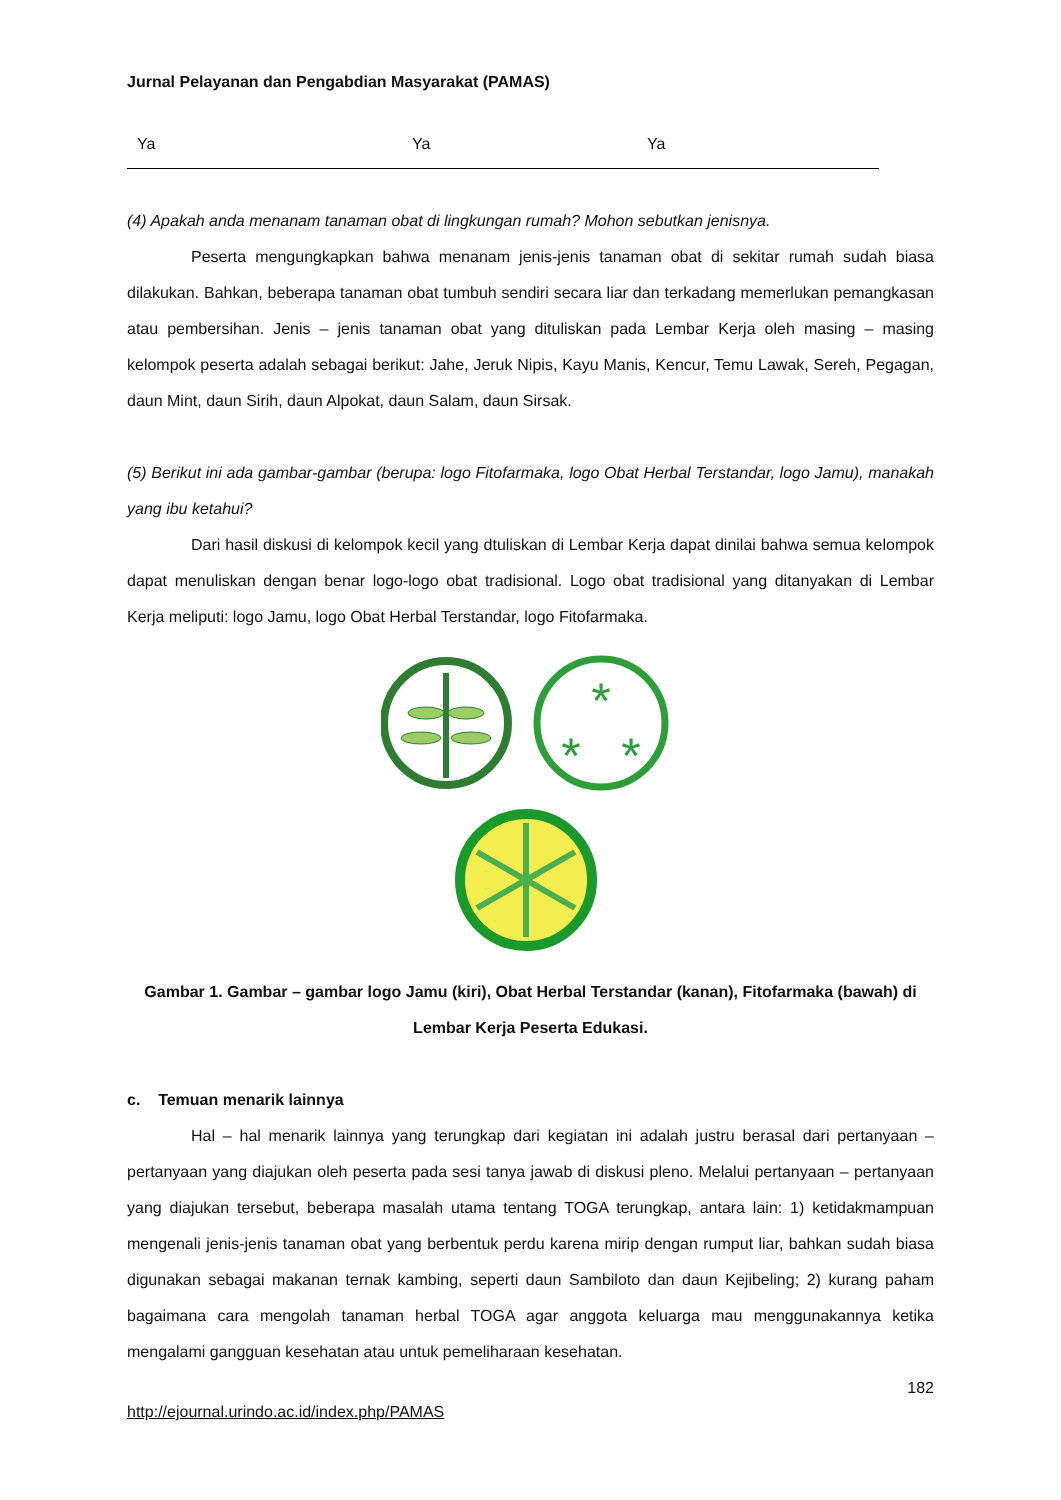Jurnal Pelayanan dan Pengabdian Masyarakat (PAMAS)
| Ya | Ya | Ya |
(4) Apakah anda menanam tanaman obat di lingkungan rumah? Mohon sebutkan jenisnya.
Peserta mengungkapkan bahwa menanam jenis-jenis tanaman obat di sekitar rumah sudah biasa dilakukan. Bahkan, beberapa tanaman obat tumbuh sendiri secara liar dan terkadang memerlukan pemangkasan atau pembersihan. Jenis – jenis tanaman obat yang dituliskan pada Lembar Kerja oleh masing – masing kelompok peserta adalah sebagai berikut: Jahe, Jeruk Nipis, Kayu Manis, Kencur, Temu Lawak, Sereh, Pegagan, daun Mint, daun Sirih, daun Alpokat, daun Salam, daun Sirsak.
(5) Berikut ini ada gambar-gambar (berupa: logo Fitofarmaka, logo Obat Herbal Terstandar, logo Jamu), manakah yang ibu ketahui?
Dari hasil diskusi di kelompok kecil yang dtuliskan di Lembar Kerja dapat dinilai bahwa semua kelompok dapat menuliskan dengan benar logo-logo obat tradisional. Logo obat tradisional yang ditanyakan di Lembar Kerja meliputi: logo Jamu, logo Obat Herbal Terstandar, logo Fitofarmaka.
*
*
*
Gambar 1. Gambar – gambar logo Jamu (kiri), Obat Herbal Terstandar (kanan), Fitofarmaka (bawah) di Lembar Kerja Peserta Edukasi.
c. Temuan menarik lainnya
Hal – hal menarik lainnya yang terungkap dari kegiatan ini adalah justru berasal dari pertanyaan – pertanyaan yang diajukan oleh peserta pada sesi tanya jawab di diskusi pleno. Melalui pertanyaan – pertanyaan yang diajukan tersebut, beberapa masalah utama tentang TOGA terungkap, antara lain: 1) ketidakmampuan mengenali jenis-jenis tanaman obat yang berbentuk perdu karena mirip dengan rumput liar, bahkan sudah biasa digunakan sebagai makanan ternak kambing, seperti daun Sambiloto dan daun Kejibeling; 2) kurang paham bagaimana cara mengolah tanaman herbal TOGA agar anggota keluarga mau menggunakannya ketika mengalami gangguan kesehatan atau untuk pemeliharaan kesehatan.
182
http://ejournal.urindo.ac.id/index.php/PAMAS